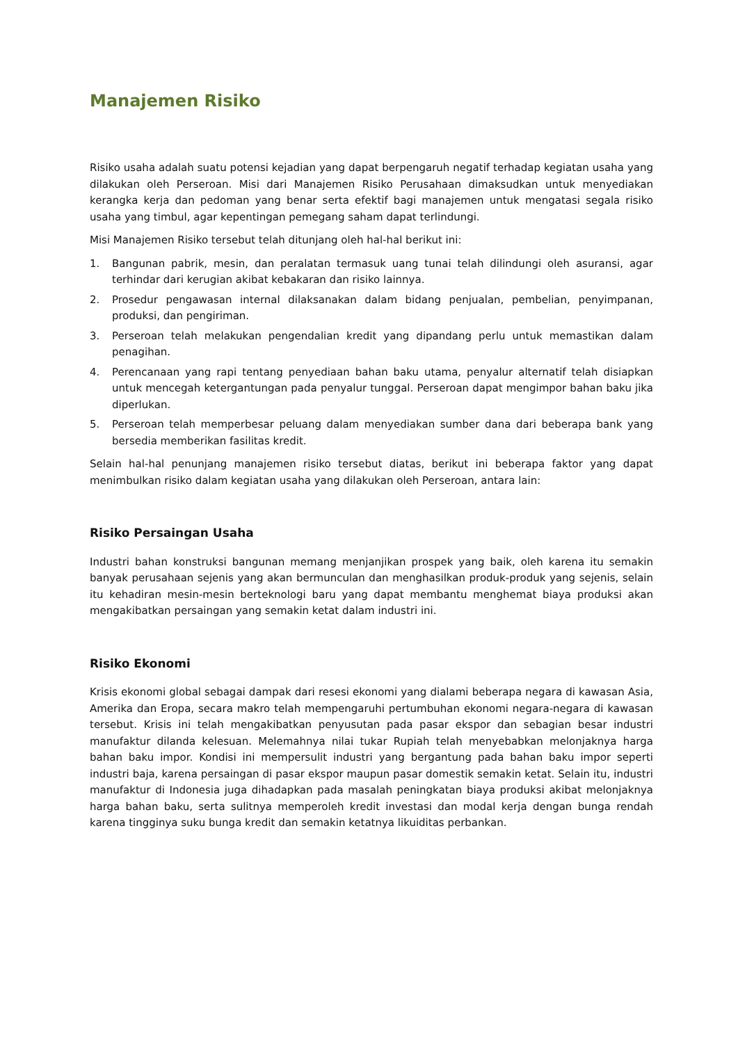Manajemen Risiko
Risiko usaha adalah suatu potensi kejadian yang dapat berpengaruh negatif terhadap kegiatan usaha yang dilakukan oleh Perseroan. Misi dari Manajemen Risiko Perusahaan dimaksudkan untuk menyediakan kerangka kerja dan pedoman yang benar serta efektif bagi manajemen untuk mengatasi segala risiko usaha yang timbul, agar kepentingan pemegang saham dapat terlindungi.
Misi Manajemen Risiko tersebut telah ditunjang oleh hal-hal berikut ini:
1. Bangunan pabrik, mesin, dan peralatan termasuk uang tunai telah dilindungi oleh asuransi, agar terhindar dari kerugian akibat kebakaran dan risiko lainnya.
2. Prosedur pengawasan internal dilaksanakan dalam bidang penjualan, pembelian, penyimpanan, produksi, dan pengiriman.
3. Perseroan telah melakukan pengendalian kredit yang dipandang perlu untuk memastikan dalam penagihan.
4. Perencanaan yang rapi tentang penyediaan bahan baku utama, penyalur alternatif telah disiapkan untuk mencegah ketergantungan pada penyalur tunggal. Perseroan dapat mengimpor bahan baku jika diperlukan.
5. Perseroan telah memperbesar peluang dalam menyediakan sumber dana dari beberapa bank yang bersedia memberikan fasilitas kredit.
Selain hal-hal penunjang manajemen risiko tersebut diatas, berikut ini beberapa faktor yang dapat menimbulkan risiko dalam kegiatan usaha yang dilakukan oleh Perseroan, antara lain:
Risiko Persaingan Usaha
Industri bahan konstruksi bangunan memang menjanjikan prospek yang baik, oleh karena itu semakin banyak perusahaan sejenis yang akan bermunculan dan menghasilkan produk-produk yang sejenis, selain itu kehadiran mesin-mesin berteknologi baru yang dapat membantu menghemat biaya produksi akan mengakibatkan persaingan yang semakin ketat dalam industri ini.
Risiko Ekonomi
Krisis ekonomi global sebagai dampak dari resesi ekonomi yang dialami beberapa negara di kawasan Asia, Amerika dan Eropa, secara makro telah mempengaruhi pertumbuhan ekonomi negara-negara di kawasan tersebut. Krisis ini telah mengakibatkan penyusutan pada pasar ekspor dan sebagian besar industri manufaktur dilanda kelesuan. Melemahnya nilai tukar Rupiah telah menyebabkan melonjaknya harga bahan baku impor. Kondisi ini mempersulit industri yang bergantung pada bahan baku impor seperti industri baja, karena persaingan di pasar ekspor maupun pasar domestik semakin ketat. Selain itu, industri manufaktur di Indonesia juga dihadapkan pada masalah peningkatan biaya produksi akibat melonjaknya harga bahan baku, serta sulitnya memperoleh kredit investasi dan modal kerja dengan bunga rendah karena tingginya suku bunga kredit dan semakin ketatnya likuiditas perbankan.